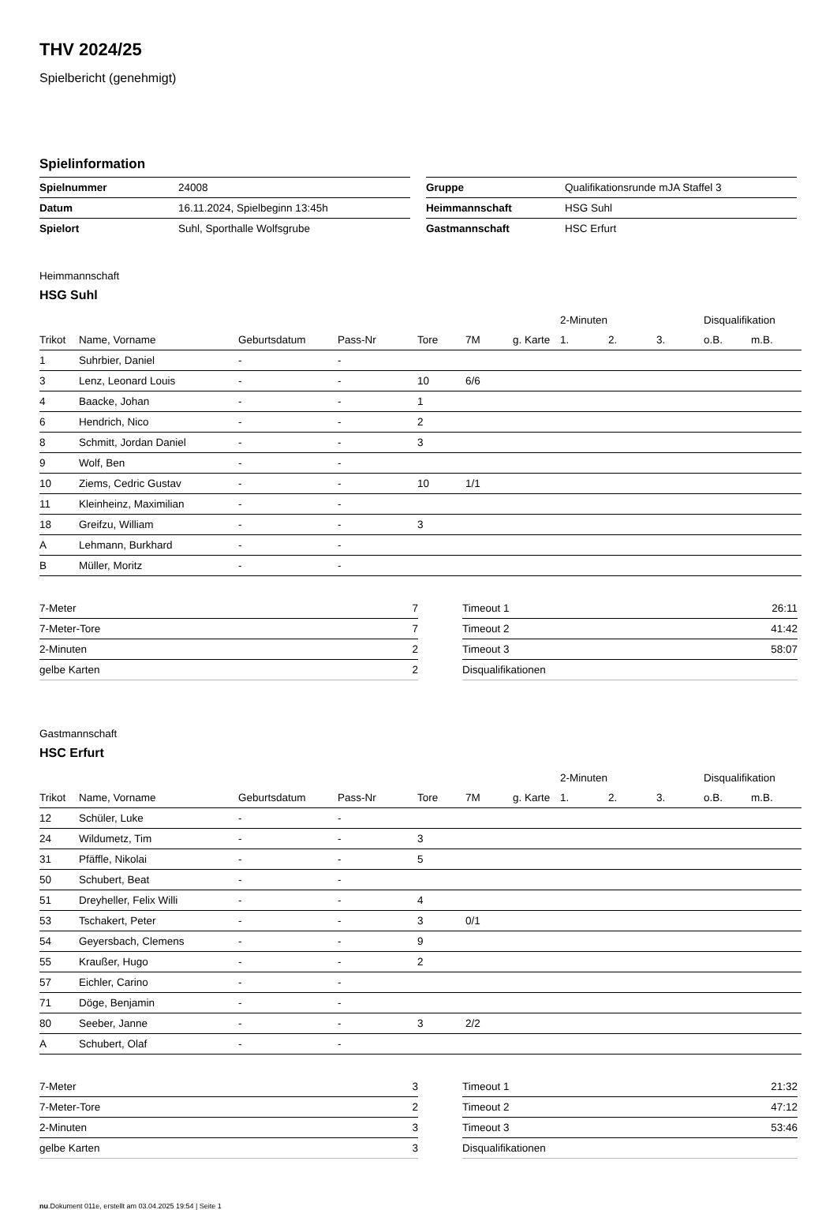THV 2024/25
Spielbericht (genehmigt)
Spielinformation
| Spielnummer | 24008 |
| Datum | 16.11.2024, Spielbeginn 13:45h |
| Spielort | Suhl, Sporthalle Wolfsgrube |
| Gruppe | Qualifikationsrunde mJA Staffel 3 |
| Heimmannschaft | HSG Suhl |
| Gastmannschaft | HSC Erfurt |
Heimmannschaft
HSG Suhl
| | | | | | | | 2-Minuten | | | Disqualifikation | |
| --- | --- | --- | --- | --- | --- | --- | --- | --- | --- | --- | --- |
| Trikot | Name, Vorname | Geburtsdatum | Pass-Nr | Tore | 7M | g. Karte | 1. | 2. | 3. | o.B. | m.B. |
| 1 | Suhrbier, Daniel | - | - | | | | | | | | |
| 3 | Lenz, Leonard Louis | - | - | 10 | 6/6 | | | | | | |
| 4 | Baacke, Johan | - | - | 1 | | | | | | | |
| 6 | Hendrich, Nico | - | - | 2 | | | | | | | |
| 8 | Schmitt, Jordan Daniel | - | - | 3 | | | | | | | |
| 9 | Wolf, Ben | - | - | | | | | | | | |
| 10 | Ziems, Cedric Gustav | - | - | 10 | 1/1 | | | | | | |
| 11 | Kleinheinz, Maximilian | - | - | | | | | | | | |
| 18 | Greifzu, William | - | - | 3 | | | | | | | |
| A | Lehmann, Burkhard | - | - | | | | | | | | |
| B | Müller, Moritz | - | - | | | | | | | | |
| 7-Meter | 7 |
| 7-Meter-Tore | 7 |
| 2-Minuten | 2 |
| gelbe Karten | 2 |
| Timeout 1 | 26:11 |
| Timeout 2 | 41:42 |
| Timeout 3 | 58:07 |
| Disqualifikationen | |
Gastmannschaft
HSC Erfurt
| | | | | | | | 2-Minuten | | | Disqualifikation | |
| --- | --- | --- | --- | --- | --- | --- | --- | --- | --- | --- | --- |
| Trikot | Name, Vorname | Geburtsdatum | Pass-Nr | Tore | 7M | g. Karte | 1. | 2. | 3. | o.B. | m.B. |
| 12 | Schüler, Luke | - | - | | | | | | | | |
| 24 | Wildumetz, Tim | - | - | 3 | | | | | | | |
| 31 | Pfäffle, Nikolai | - | - | 5 | | | | | | | |
| 50 | Schubert, Beat | - | - | | | | | | | | |
| 51 | Dreyheller, Felix Willi | - | - | 4 | | | | | | | |
| 53 | Tschakert, Peter | - | - | 3 | 0/1 | | | | | | |
| 54 | Geyersbach, Clemens | - | - | 9 | | | | | | | |
| 55 | Kraußer, Hugo | - | - | 2 | | | | | | | |
| 57 | Eichler, Carino | - | - | | | | | | | | |
| 71 | Döge, Benjamin | - | - | | | | | | | | |
| 80 | Seeber, Janne | - | - | 3 | 2/2 | | | | | | |
| A | Schubert, Olaf | - | - | | | | | | | | |
| 7-Meter | 3 |
| 7-Meter-Tore | 2 |
| 2-Minuten | 3 |
| gelbe Karten | 3 |
| Timeout 1 | 21:32 |
| Timeout 2 | 47:12 |
| Timeout 3 | 53:46 |
| Disqualifikationen | |
nu.Dokument 011e, erstellt am 03.04.2025 19:54 | Seite 1